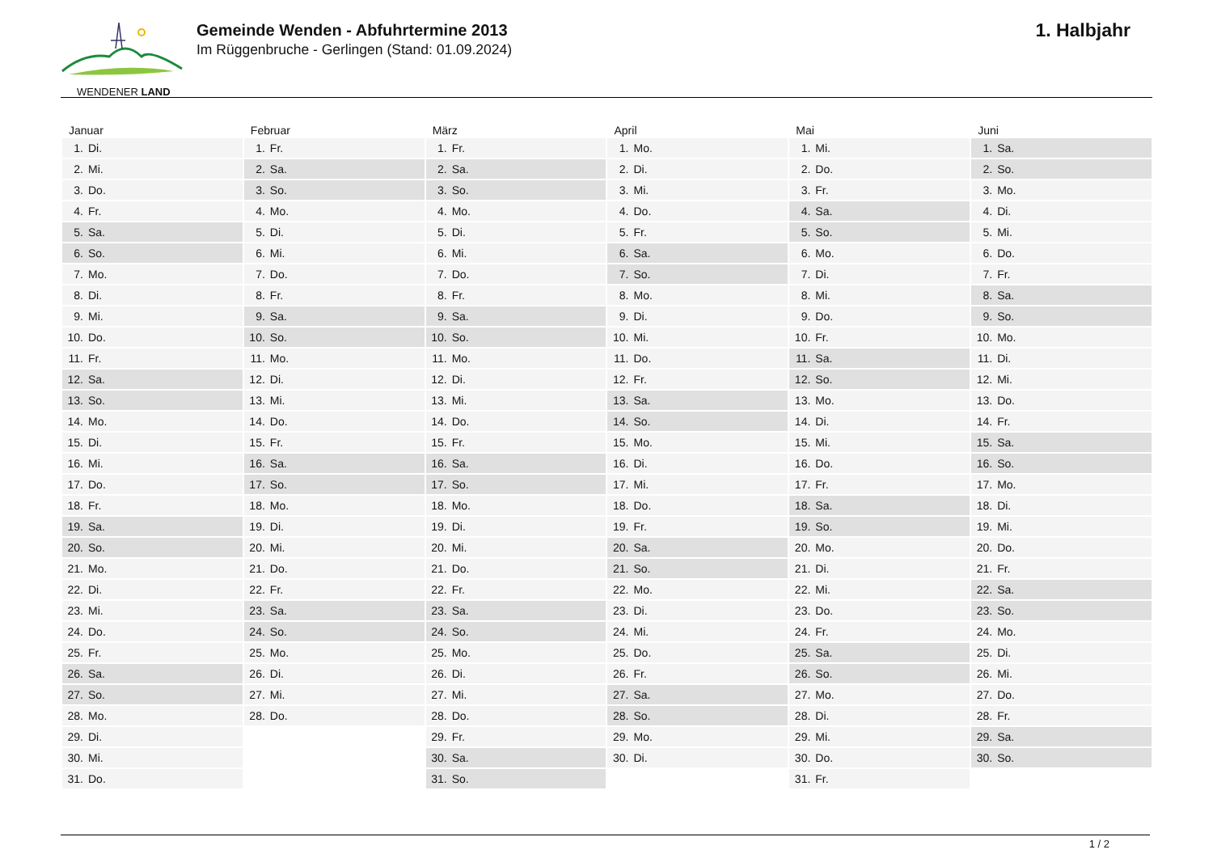WENDENER LAND
Gemeinde Wenden - Abfuhrtermine 2013
Im Rüggenbruche - Gerlingen (Stand: 01.09.2024)
1. Halbjahr
| Januar | Februar | März | April | Mai | Juni |
| --- | --- | --- | --- | --- | --- |
| 1. Di. | 1. Fr. | 1. Fr. | 1. Mo. | 1. Mi. | 1. Sa. |
| 2. Mi. | 2. Sa. | 2. Sa. | 2. Di. | 2. Do. | 2. So. |
| 3. Do. | 3. So. | 3. So. | 3. Mi. | 3. Fr. | 3. Mo. |
| 4. Fr. | 4. Mo. | 4. Mo. | 4. Do. | 4. Sa. | 4. Di. |
| 5. Sa. | 5. Di. | 5. Di. | 5. Fr. | 5. So. | 5. Mi. |
| 6. So. | 6. Mi. | 6. Mi. | 6. Sa. | 6. Mo. | 6. Do. |
| 7. Mo. | 7. Do. | 7. Do. | 7. So. | 7. Di. | 7. Fr. |
| 8. Di. | 8. Fr. | 8. Fr. | 8. Mo. | 8. Mi. | 8. Sa. |
| 9. Mi. | 9. Sa. | 9. Sa. | 9. Di. | 9. Do. | 9. So. |
| 10. Do. | 10. So. | 10. So. | 10. Mi. | 10. Fr. | 10. Mo. |
| 11. Fr. | 11. Mo. | 11. Mo. | 11. Do. | 11. Sa. | 11. Di. |
| 12. Sa. | 12. Di. | 12. Di. | 12. Fr. | 12. So. | 12. Mi. |
| 13. So. | 13. Mi. | 13. Mi. | 13. Sa. | 13. Mo. | 13. Do. |
| 14. Mo. | 14. Do. | 14. Do. | 14. So. | 14. Di. | 14. Fr. |
| 15. Di. | 15. Fr. | 15. Fr. | 15. Mo. | 15. Mi. | 15. Sa. |
| 16. Mi. | 16. Sa. | 16. Sa. | 16. Di. | 16. Do. | 16. So. |
| 17. Do. | 17. So. | 17. So. | 17. Mi. | 17. Fr. | 17. Mo. |
| 18. Fr. | 18. Mo. | 18. Mo. | 18. Do. | 18. Sa. | 18. Di. |
| 19. Sa. | 19. Di. | 19. Di. | 19. Fr. | 19. So. | 19. Mi. |
| 20. So. | 20. Mi. | 20. Mi. | 20. Sa. | 20. Mo. | 20. Do. |
| 21. Mo. | 21. Do. | 21. Do. | 21. So. | 21. Di. | 21. Fr. |
| 22. Di. | 22. Fr. | 22. Fr. | 22. Mo. | 22. Mi. | 22. Sa. |
| 23. Mi. | 23. Sa. | 23. Sa. | 23. Di. | 23. Do. | 23. So. |
| 24. Do. | 24. So. | 24. So. | 24. Mi. | 24. Fr. | 24. Mo. |
| 25. Fr. | 25. Mo. | 25. Mo. | 25. Do. | 25. Sa. | 25. Di. |
| 26. Sa. | 26. Di. | 26. Di. | 26. Fr. | 26. So. | 26. Mi. |
| 27. So. | 27. Mi. | 27. Mi. | 27. Sa. | 27. Mo. | 27. Do. |
| 28. Mo. | 28. Do. | 28. Do. | 28. So. | 28. Di. | 28. Fr. |
| 29. Di. | | 29. Fr. | 29. Mo. | 29. Mi. | 29. Sa. |
| 30. Mi. | | 30. Sa. | 30. Di. | 30. Do. | 30. So. |
| 31. Do. | | 31. So. | | 31. Fr. | |
1 / 2